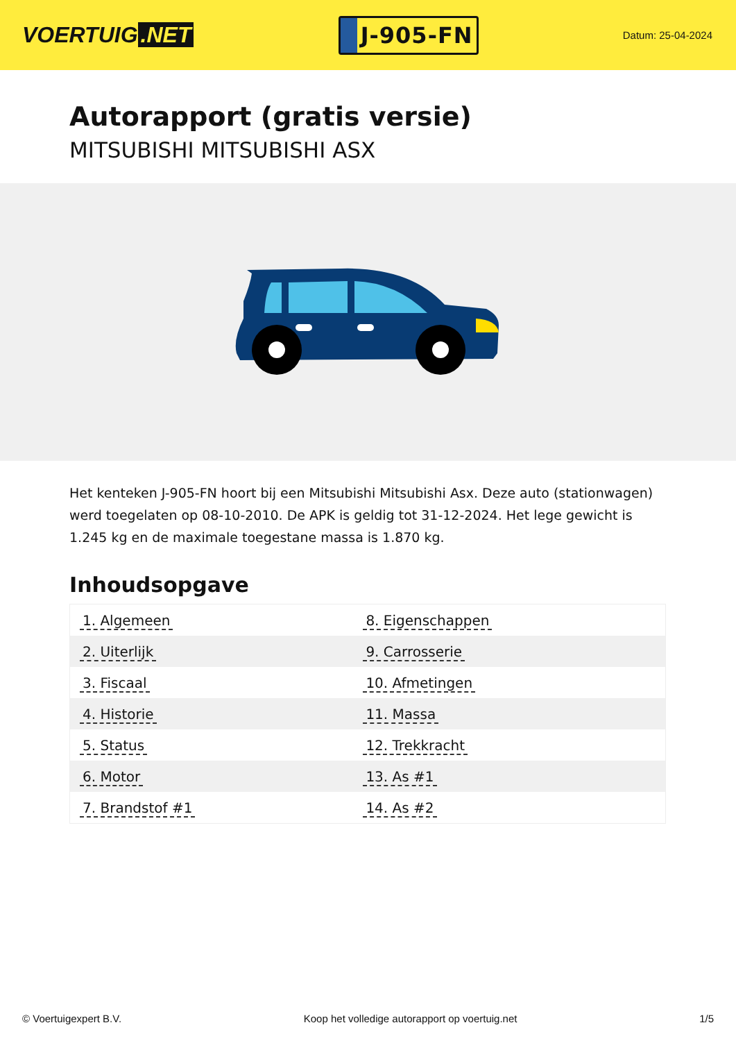VOERTUIG.NET
J-905-FN
Datum: 25-04-2024
Autorapport (gratis versie)
MITSUBISHI MITSUBISHI ASX
Het kenteken J-905-FN hoort bij een Mitsubishi Mitsubishi Asx. Deze auto (stationwagen) werd toegelaten op 08-10-2010. De APK is geldig tot 31-12-2024. Het lege gewicht is 1.245 kg en de maximale toegestane massa is 1.870 kg.
Inhoudsopgave
| 1. Algemeen | 8. Eigenschappen |
| 2. Uiterlijk | 9. Carrosserie |
| 3. Fiscaal | 10. Afmetingen |
| 4. Historie | 11. Massa |
| 5. Status | 12. Trekkracht |
| 6. Motor | 13. As #1 |
| 7. Brandstof #1 | 14. As #2 |
© Voertuigexpert B.V. Koop het volledige autorapport op voertuig.net
1/5